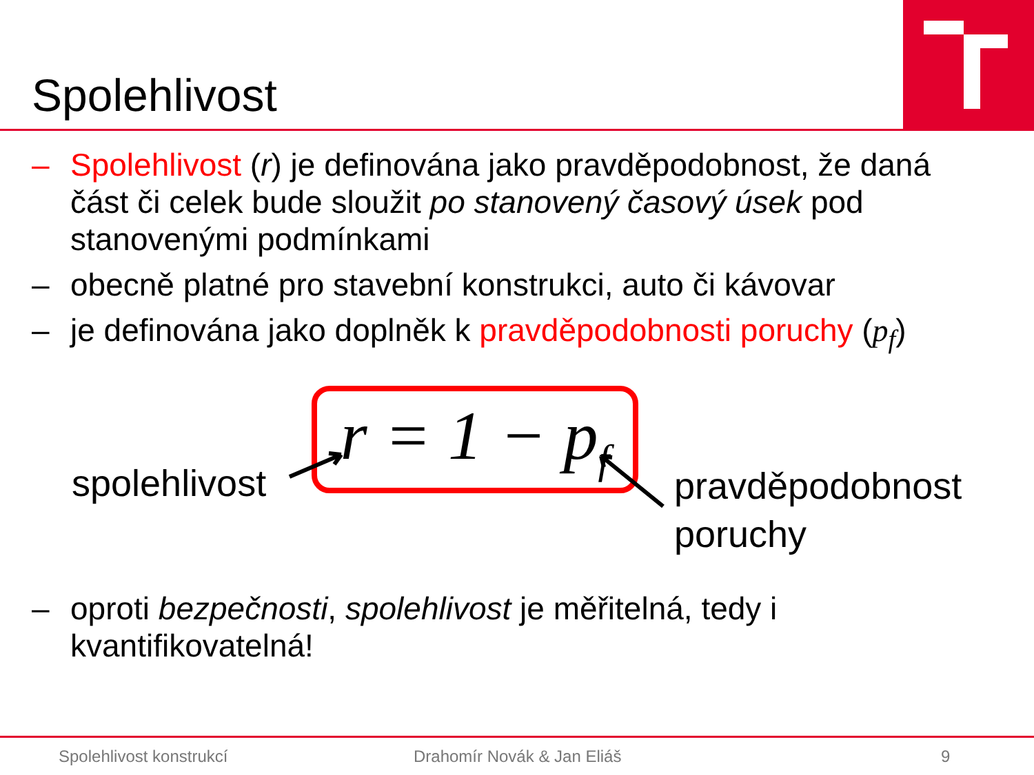Spolehlivost
– Spolehlivost (r) je definována jako pravděpodobnost, že daná část či celek bude sloužit po stanovený časový úsek pod stanovenými podmínkami
– obecně platné pro stavební konstrukci, auto či kávovar
– je definována jako doplněk k pravděpodobnosti poruchy (p<sub>f</sub>)
r = 1 − p<sub>f</sub>
spolehlivost
pravděpodobnost
poruchy
– oproti bezpečnosti, spolehlivost je měřitelná, tedy i kvantifikovatelná!
Spolehlivost konstrukcí Drahomír Novák & Jan Eliáš 9